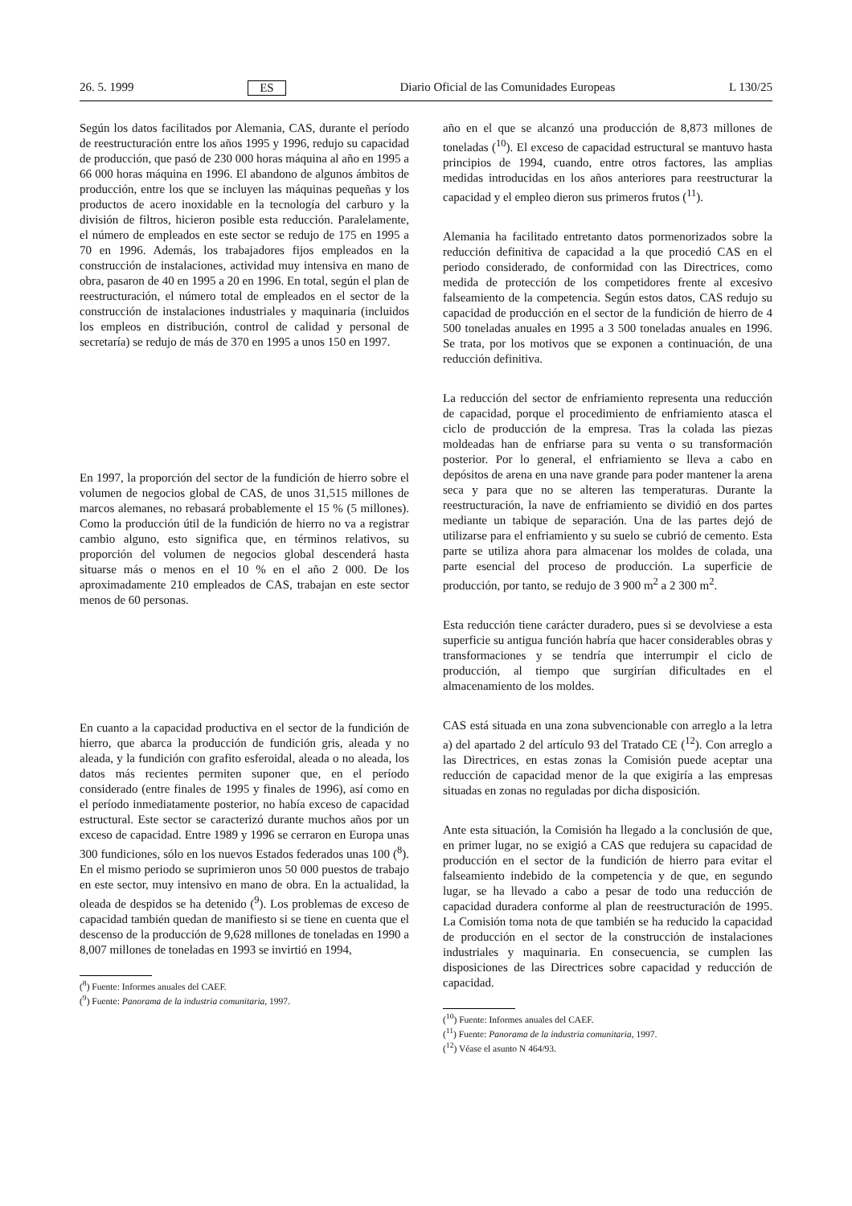26. 5. 1999 ES Diario Oficial de las Comunidades Europeas L 130/25
Según los datos facilitados por Alemania, CAS, durante el período de reestructuración entre los años 1995 y 1996, redujo su capacidad de producción, que pasó de 230 000 horas máquina al año en 1995 a 66 000 horas máquina en 1996. El abandono de algunos ámbitos de producción, entre los que se incluyen las máquinas pequeñas y los productos de acero inoxidable en la tecnología del carburo y la división de filtros, hicieron posible esta reducción. Paralelamente, el número de empleados en este sector se redujo de 175 en 1995 a 70 en 1996. Además, los trabajadores fijos empleados en la construcción de instalaciones, actividad muy intensiva en mano de obra, pasaron de 40 en 1995 a 20 en 1996. En total, según el plan de reestructuración, el número total de empleados en el sector de la construcción de instalaciones industriales y maquinaria (incluidos los empleos en distribución, control de calidad y personal de secretaría) se redujo de más de 370 en 1995 a unos 150 en 1997.
En 1997, la proporción del sector de la fundición de hierro sobre el volumen de negocios global de CAS, de unos 31,515 millones de marcos alemanes, no rebasará probablemente el 15 % (5 millones). Como la producción útil de la fundición de hierro no va a registrar cambio alguno, esto significa que, en términos relativos, su proporción del volumen de negocios global descenderá hasta situarse más o menos en el 10 % en el año 2 000. De los aproximadamente 210 empleados de CAS, trabajan en este sector menos de 60 personas.
En cuanto a la capacidad productiva en el sector de la fundición de hierro, que abarca la producción de fundición gris, aleada y no aleada, y la fundición con grafito esferoidal, aleada o no aleada, los datos más recientes permiten suponer que, en el período considerado (entre finales de 1995 y finales de 1996), así como en el período inmediatamente posterior, no había exceso de capacidad estructural. Este sector se caracterizó durante muchos años por un exceso de capacidad. Entre 1989 y 1996 se cerraron en Europa unas 300 fundiciones, sólo en los nuevos Estados federados unas 100 (<sup>8</sup>). En el mismo periodo se suprimieron unos 50 000 puestos de trabajo en este sector, muy intensivo en mano de obra. En la actualidad, la oleada de despidos se ha detenido (<sup>9</sup>). Los problemas de exceso de capacidad también quedan de manifiesto si se tiene en cuenta que el descenso de la producción de 9,628 millones de toneladas en 1990 a 8,007 millones de toneladas en 1993 se invirtió en 1994,
(<sup>8</sup>) Fuente: Informes anuales del CAEF.
(<sup>9</sup>) Fuente: Panorama de la industria comunitaria, 1997.
año en el que se alcanzó una producción de 8,873 millones de toneladas (<sup>10</sup>). El exceso de capacidad estructural se mantuvo hasta principios de 1994, cuando, entre otros factores, las amplias medidas introducidas en los años anteriores para reestructurar la capacidad y el empleo dieron sus primeros frutos (<sup>11</sup>).
Alemania ha facilitado entretanto datos pormenorizados sobre la reducción definitiva de capacidad a la que procedió CAS en el periodo considerado, de conformidad con las Directrices, como medida de protección de los competidores frente al excesivo falseamiento de la competencia. Según estos datos, CAS redujo su capacidad de producción en el sector de la fundición de hierro de 4 500 toneladas anuales en 1995 a 3 500 toneladas anuales en 1996. Se trata, por los motivos que se exponen a continuación, de una reducción definitiva.
La reducción del sector de enfriamiento representa una reducción de capacidad, porque el procedimiento de enfriamiento atasca el ciclo de producción de la empresa. Tras la colada las piezas moldeadas han de enfriarse para su venta o su transformación posterior. Por lo general, el enfriamiento se lleva a cabo en depósitos de arena en una nave grande para poder mantener la arena seca y para que no se alteren las temperaturas. Durante la reestructuración, la nave de enfriamiento se dividió en dos partes mediante un tabique de separación. Una de las partes dejó de utilizarse para el enfriamiento y su suelo se cubrió de cemento. Esta parte se utiliza ahora para almacenar los moldes de colada, una parte esencial del proceso de producción. La superficie de producción, por tanto, se redujo de 3 900 m<sup>2</sup> a 2 300 m<sup>2</sup>.
Esta reducción tiene carácter duradero, pues si se devolviese a esta superficie su antigua función habría que hacer considerables obras y transformaciones y se tendría que interrumpir el ciclo de producción, al tiempo que surgirían dificultades en el almacenamiento de los moldes.
CAS está situada en una zona subvencionable con arreglo a la letra a) del apartado 2 del artículo 93 del Tratado CE (<sup>12</sup>). Con arreglo a las Directrices, en estas zonas la Comisión puede aceptar una reducción de capacidad menor de la que exigiría a las empresas situadas en zonas no reguladas por dicha disposición.
Ante esta situación, la Comisión ha llegado a la conclusión de que, en primer lugar, no se exigió a CAS que redujera su capacidad de producción en el sector de la fundición de hierro para evitar el falseamiento indebido de la competencia y de que, en segundo lugar, se ha llevado a cabo a pesar de todo una reducción de capacidad duradera conforme al plan de reestructuración de 1995. La Comisión toma nota de que también se ha reducido la capacidad de producción en el sector de la construcción de instalaciones industriales y maquinaria. En consecuencia, se cumplen las disposiciones de las Directrices sobre capacidad y reducción de capacidad.
(<sup>10</sup>) Fuente: Informes anuales del CAEF.
(<sup>11</sup>) Fuente: Panorama de la industria comunitaria, 1997.
(<sup>12</sup>) Véase el asunto N 464/93.